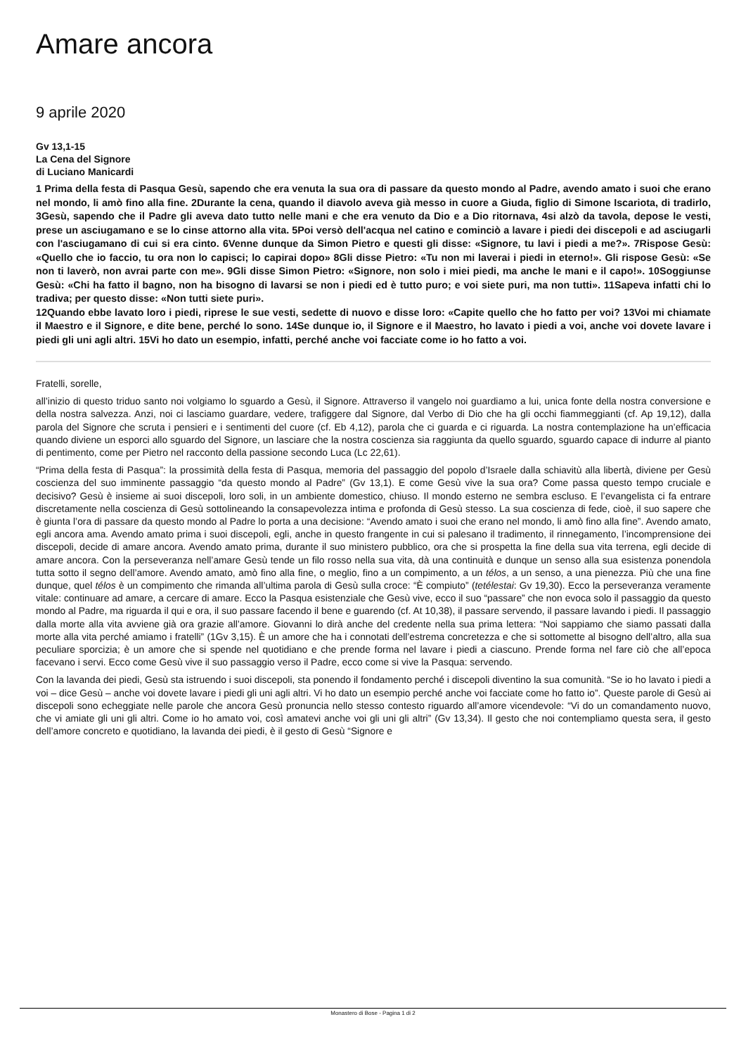Amare ancora
9 aprile 2020
Gv 13,1-15
La Cena del Signore
di Luciano Manicardi
1 Prima della festa di Pasqua Gesù, sapendo che era venuta la sua ora di passare da questo mondo al Padre, avendo amato i suoi che erano nel mondo, li amò fino alla fine. 2Durante la cena, quando il diavolo aveva già messo in cuore a Giuda, figlio di Simone Iscariota, di tradirlo, 3Gesù, sapendo che il Padre gli aveva dato tutto nelle mani e che era venuto da Dio e a Dio ritornava, 4si alzò da tavola, depose le vesti, prese un asciugamano e se lo cinse attorno alla vita. 5Poi versò dell'acqua nel catino e cominciò a lavare i piedi dei discepoli e ad asciugarli con l'asciugamano di cui si era cinto. 6Venne dunque da Simon Pietro e questi gli disse: «Signore, tu lavi i piedi a me?». 7Rispose Gesù: «Quello che io faccio, tu ora non lo capisci; lo capirai dopo» 8Gli disse Pietro: «Tu non mi laverai i piedi in eterno!». Gli rispose Gesù: «Se non ti laverò, non avrai parte con me». 9Gli disse Simon Pietro: «Signore, non solo i miei piedi, ma anche le mani e il capo!». 10Soggiunse Gesù: «Chi ha fatto il bagno, non ha bisogno di lavarsi se non i piedi ed è tutto puro; e voi siete puri, ma non tutti». 11Sapeva infatti chi lo tradiva; per questo disse: «Non tutti siete puri».
12Quando ebbe lavato loro i piedi, riprese le sue vesti, sedette di nuovo e disse loro: «Capite quello che ho fatto per voi? 13Voi mi chiamate il Maestro e il Signore, e dite bene, perché lo sono. 14Se dunque io, il Signore e il Maestro, ho lavato i piedi a voi, anche voi dovete lavare i piedi gli uni agli altri. 15Vi ho dato un esempio, infatti, perché anche voi facciate come io ho fatto a voi.
Fratelli, sorelle,
all’inizio di questo triduo santo noi volgiamo lo sguardo a Gesù, il Signore. Attraverso il vangelo noi guardiamo a lui, unica fonte della nostra conversione e della nostra salvezza. Anzi, noi ci lasciamo guardare, vedere, trafiggere dal Signore, dal Verbo di Dio che ha gli occhi fiammeggianti (cf. Ap 19,12), dalla parola del Signore che scruta i pensieri e i sentimenti del cuore (cf. Eb 4,12), parola che ci guarda e ci riguarda. La nostra contemplazione ha un’efficacia quando diviene un esporci allo sguardo del Signore, un lasciare che la nostra coscienza sia raggiunta da quello sguardo, sguardo capace di indurre al pianto di pentimento, come per Pietro nel racconto della passione secondo Luca (Lc 22,61).
“Prima della festa di Pasqua”: la prossimità della festa di Pasqua, memoria del passaggio del popolo d’Israele dalla schiavitù alla libertà, diviene per Gesù coscienza del suo imminente passaggio “da questo mondo al Padre” (Gv 13,1). E come Gesù vive la sua ora? Come passa questo tempo cruciale e decisivo? Gesù è insieme ai suoi discepoli, loro soli, in un ambiente domestico, chiuso. Il mondo esterno ne sembra escluso. E l’evangelista ci fa entrare discretamente nella coscienza di Gesù sottolineando la consapevolezza intima e profonda di Gesù stesso. La sua coscienza di fede, cioè, il suo sapere che è giunta l’ora di passare da questo mondo al Padre lo porta a una decisione: “Avendo amato i suoi che erano nel mondo, li amò fino alla fine”. Avendo amato, egli ancora ama. Avendo amato prima i suoi discepoli, egli, anche in questo frangente in cui si palesano il tradimento, il rinnegamento, l’incomprensione dei discepoli, decide di amare ancora. Avendo amato prima, durante il suo ministero pubblico, ora che si prospetta la fine della sua vita terrena, egli decide di amare ancora. Con la perseveranza nell’amare Gesù tende un filo rosso nella sua vita, dà una continuità e dunque un senso alla sua esistenza ponendola tutta sotto il segno dell’amore. Avendo amato, amò fino alla fine, o meglio, fino a un compimento, a un télos, a un senso, a una pienezza. Più che una fine dunque, quel télos è un compimento che rimanda all’ultima parola di Gesù sulla croce: “È compiuto” (tetélestai: Gv 19,30). Ecco la perseveranza veramente vitale: continuare ad amare, a cercare di amare. Ecco la Pasqua esistenziale che Gesù vive, ecco il suo “passare” che non evoca solo il passaggio da questo mondo al Padre, ma riguarda il qui e ora, il suo passare facendo il bene e guarendo (cf. At 10,38), il passare servendo, il passare lavando i piedi. Il passaggio dalla morte alla vita avviene già ora grazie all’amore. Giovanni lo dirà anche del credente nella sua prima lettera: “Noi sappiamo che siamo passati dalla morte alla vita perché amiamo i fratelli” (1Gv 3,15). È un amore che ha i connotati dell’estrema concretezza e che si sottomette al bisogno dell’altro, alla sua peculiare sporcizia; è un amore che si spende nel quotidiano e che prende forma nel lavare i piedi a ciascuno. Prende forma nel fare ciò che all’epoca facevano i servi. Ecco come Gesù vive il suo passaggio verso il Padre, ecco come si vive la Pasqua: servendo.
Con la lavanda dei piedi, Gesù sta istruendo i suoi discepoli, sta ponendo il fondamento perché i discepoli diventino la sua comunità. “Se io ho lavato i piedi a voi – dice Gesù – anche voi dovete lavare i piedi gli uni agli altri. Vi ho dato un esempio perché anche voi facciate come ho fatto io”. Queste parole di Gesù ai discepoli sono echeggiate nelle parole che ancora Gesù pronuncia nello stesso contesto riguardo all’amore vicendevole: “Vi do un comandamento nuovo, che vi amiate gli uni gli altri. Come io ho amato voi, così amatevi anche voi gli uni gli altri” (Gv 13,34). Il gesto che noi contempliamo questa sera, il gesto dell’amore concreto e quotidiano, la lavanda dei piedi, è il gesto di Gesù “Signore e
Monastero di Bose - Pagina 1 di 2